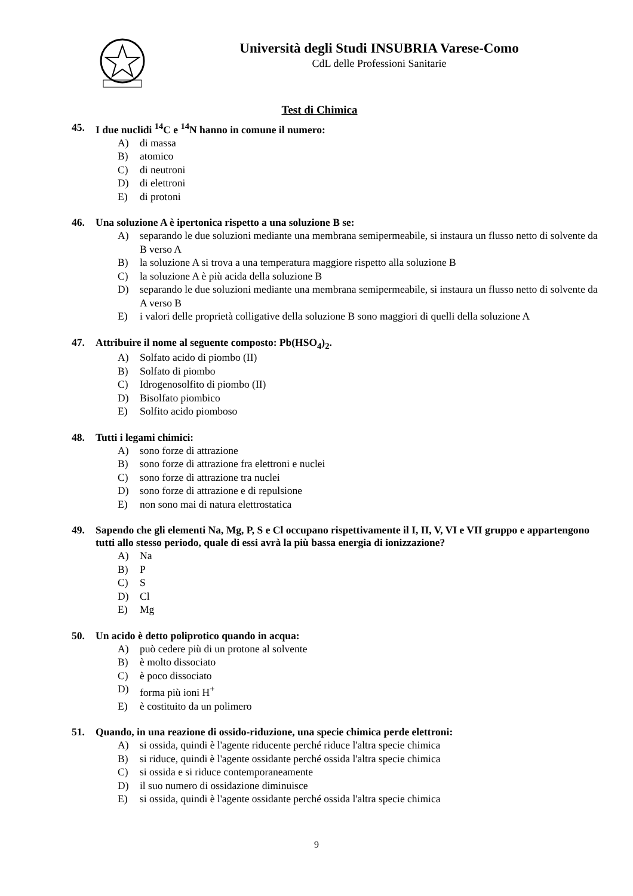Università degli Studi INSUBRIA Varese-Como
CdL delle Professioni Sanitarie
Test di Chimica
45. I due nuclidi <sup>14</sup>C e <sup>14</sup>N hanno in comune il numero:
A) di massa
B) atomico
C) di neutroni
D) di elettroni
E) di protoni
46. Una soluzione A è ipertonica rispetto a una soluzione B se:
A) separando le due soluzioni mediante una membrana semipermeabile, si instaura un flusso netto di solvente da B verso A
B) la soluzione A si trova a una temperatura maggiore rispetto alla soluzione B
C) la soluzione A è più acida della soluzione B
D) separando le due soluzioni mediante una membrana semipermeabile, si instaura un flusso netto di solvente da A verso B
E) i valori delle proprietà colligative della soluzione B sono maggiori di quelli della soluzione A
47. Attribuire il nome al seguente composto: Pb(HSO<sub>4</sub>)<sub>2</sub>.
A) Solfato acido di piombo (II)
B) Solfato di piombo
C) Idrogenosolfito di piombo (II)
D) Bisolfato piombico
E) Solfito acido piomboso
48. Tutti i legami chimici:
A) sono forze di attrazione
B) sono forze di attrazione fra elettroni e nuclei
C) sono forze di attrazione tra nuclei
D) sono forze di attrazione e di repulsione
E) non sono mai di natura elettrostatica
49. Sapendo che gli elementi Na, Mg, P, S e Cl occupano rispettivamente il I, II, V, VI e VII gruppo e appartengono tutti allo stesso periodo, quale di essi avrà la più bassa energia di ionizzazione?
A) Na
B) P
C) S
D) Cl
E) Mg
50. Un acido è detto poliprotico quando in acqua:
A) può cedere più di un protone al solvente
B) è molto dissociato
C) è poco dissociato
D) forma più ioni H<sup>+</sup>
E) è costituito da un polimero
51. Quando, in una reazione di ossido-riduzione, una specie chimica perde elettroni:
A) si ossida, quindi è l'agente riducente perché riduce l'altra specie chimica
B) si riduce, quindi è l'agente ossidante perché ossida l'altra specie chimica
C) si ossida e si riduce contemporaneamente
D) il suo numero di ossidazione diminuisce
E) si ossida, quindi è l'agente ossidante perché ossida l'altra specie chimica
9